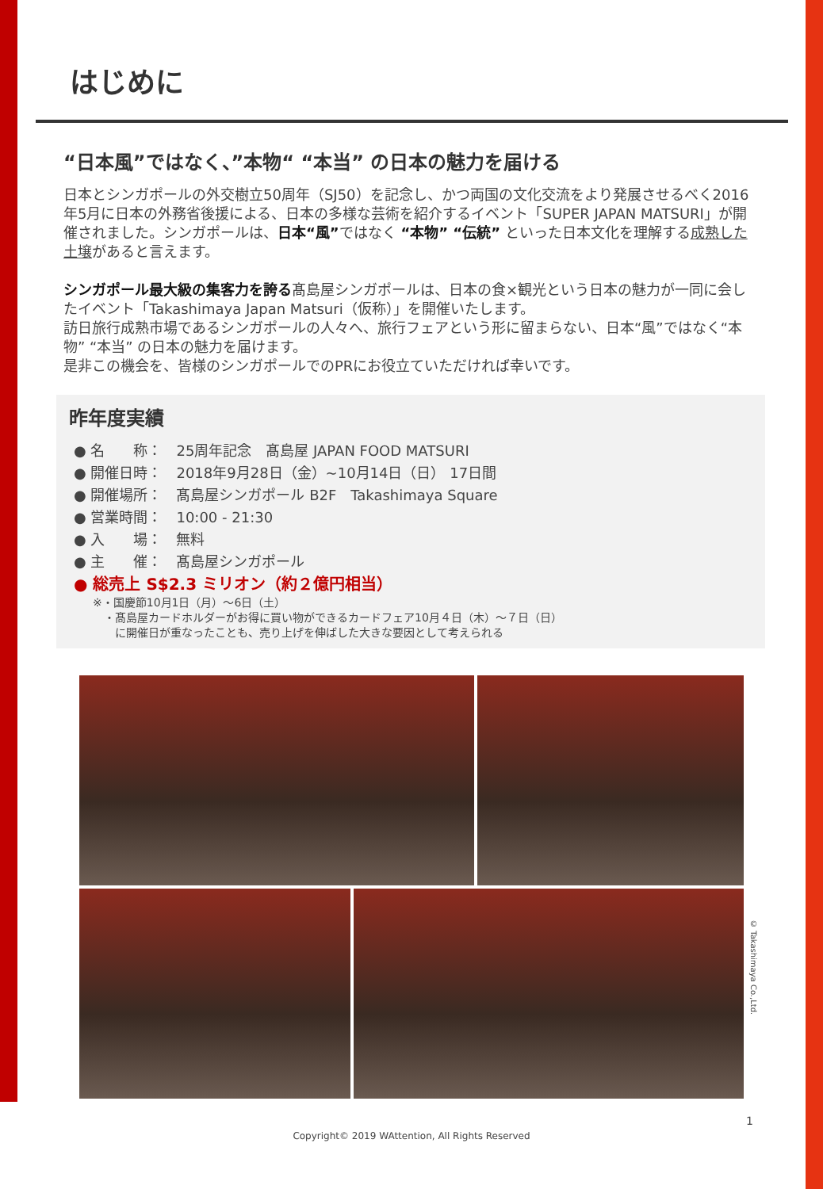はじめに
“日本風”ではなく、”本物“ “本当” の日本の魅力を届ける
日本とシンガポールの外交樹立50周年（SJ50）を記念し、かつ両国の文化交流をより発展させるべく2016年5月に日本の外務省後援による、日本の多様な芸術を紹介するイベント「SUPER JAPAN MATSURI」が開催されました。シンガポールは、日本“風”ではなく “本物” “伝統” といった日本文化を理解する成熟した土壌があると言えます。
シンガポール最大級の集客力を誇る髙島屋シンガポールは、日本の食×観光という日本の魅力が一同に会したイベント「Takashimaya Japan Matsuri（仮称）」を開催いたします。
訪日旅行成熟市場であるシンガポールの人々へ、旅行フェアという形に留まらない、日本“風”ではなく“本物” “本当” の日本の魅力を届けます。
是非この機会を、皆様のシンガポールでのPRにお役立ていただければ幸いです。
昨年度実績
● 名　　称：　25周年記念　髙島屋 JAPAN FOOD MATSURI
● 開催日時：　2018年9月28日（金）~10月14日（日） 17日間
● 開催場所：　髙島屋シンガポール B2F　Takashimaya Square
● 営業時間：　10:00 - 21:30
● 入　　場：　無料
● 主　　催：　髙島屋シンガポール
● 総売上 S$2.3 ミリオン（約２億円相当）
※・国慶節10月1日（月）～6日（土）
　・髙島屋カードホルダーがお得に買い物ができるカードフェア10月４日（木）～７日（日）
　　に開催日が重なったことも、売り上げを伸ばした大きな要因として考えられる
© Takashimaya Co.,Ltd.
1
Copyright© 2019 WAttention, All Rights Reserved